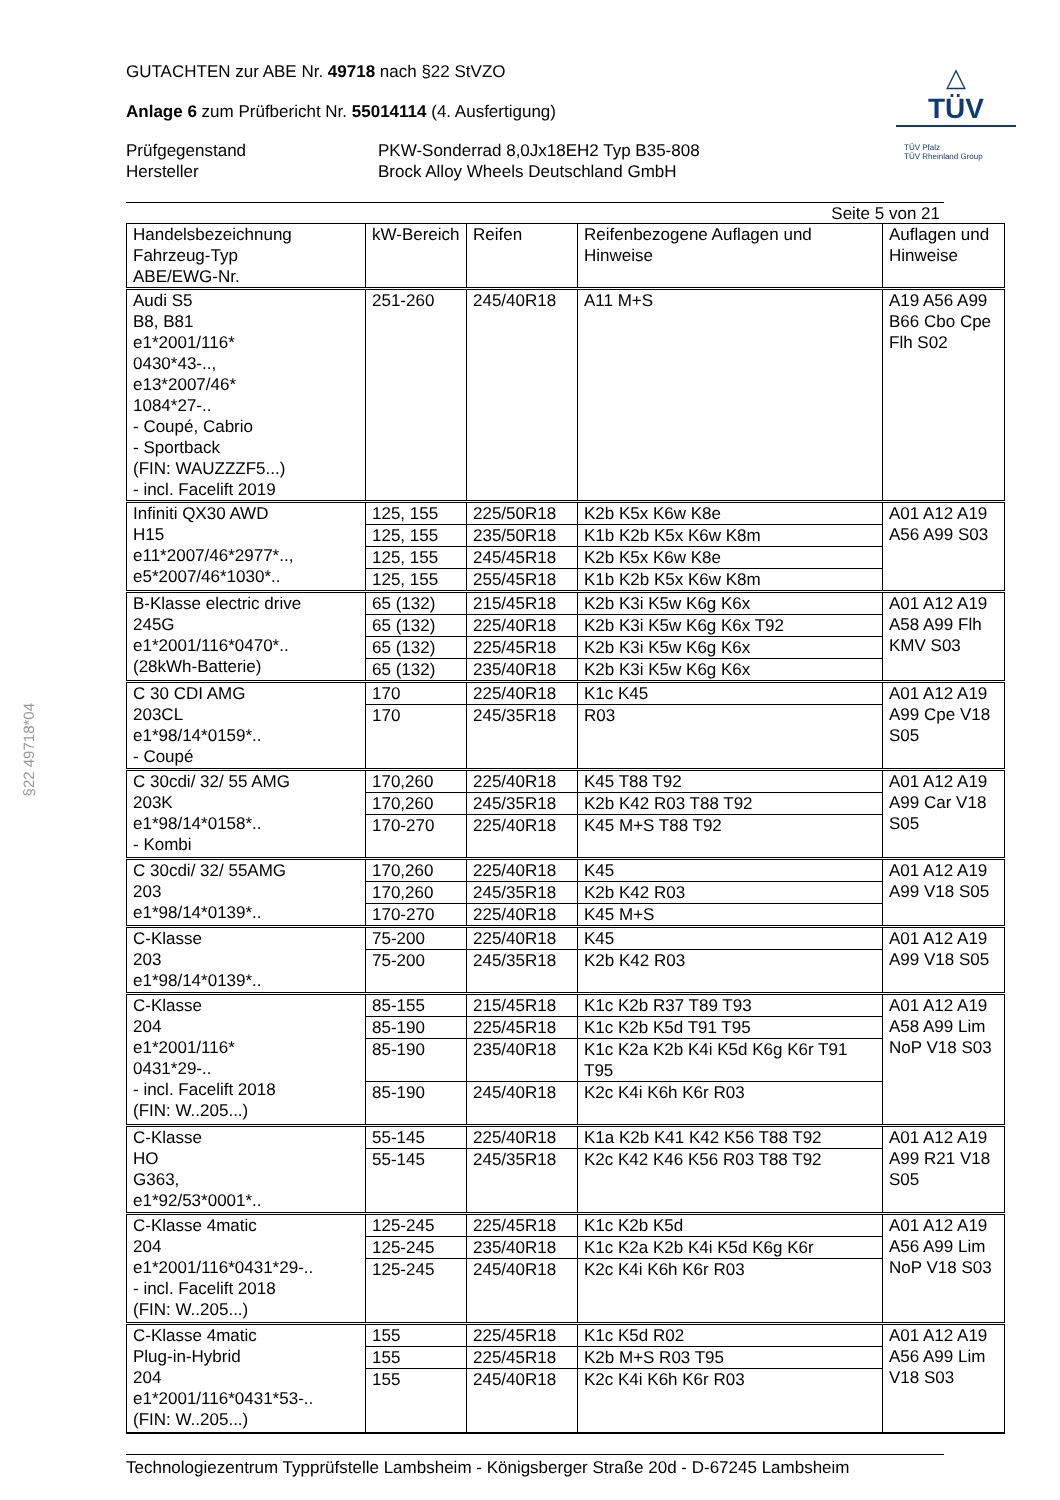§22 49718*04
GUTACHTEN zur ABE Nr. 49718 nach §22 StVZO
Anlage 6 zum Prüfbericht Nr. 55014114 (4. Ausfertigung)
Prüfgegenstand
Hersteller
PKW-Sonderrad 8,0Jx18EH2 Typ B35-808
Brock Alloy Wheels Deutschland GmbH
△
TÜV
TÜV Pfalz
TÜV Rheinland Group
Seite 5 von 21
| Handelsbezeichnung Fahrzeug-Typ ABE/EWG-Nr. | kW-Bereich | Reifen | Reifenbezogene Auflagen und Hinweise | Auflagen und Hinweise |
| --- | --- | --- | --- | --- |
| Audi S5 B8, B81 e1*2001/116* 0430*43-.., e13*2007/46* 1084*27-.. - Coupé, Cabrio - Sportback (FIN: WAUZZZF5...) - incl. Facelift 2019 | 251-260 | 245/40R18 | A11 M+S | A19 A56 A99 B66 Cbo Cpe Flh S02 |
| Infiniti QX30 AWD H15 e11*2007/46*2977*.., e5*2007/46*1030*.. | 125, 155 | 225/50R18 | K2b K5x K6w K8e | A01 A12 A19 A56 A99 S03 |
| | 125, 155 | 235/50R18 | K1b K2b K5x K6w K8m | |
| | 125, 155 | 245/45R18 | K2b K5x K6w K8e | |
| | 125, 155 | 255/45R18 | K1b K2b K5x K6w K8m | |
| B-Klasse electric drive 245G e1*2001/116*0470*.. (28kWh-Batterie) | 65 (132) | 215/45R18 | K2b K3i K5w K6g K6x | A01 A12 A19 A58 A99 Flh KMV S03 |
| | 65 (132) | 225/40R18 | K2b K3i K5w K6g K6x T92 | |
| | 65 (132) | 225/45R18 | K2b K3i K5w K6g K6x | |
| | 65 (132) | 235/40R18 | K2b K3i K5w K6g K6x | |
| C 30 CDI AMG 203CL e1*98/14*0159*.. - Coupé | 170 | 225/40R18 | K1c K45 | A01 A12 A19 A99 Cpe V18 S05 |
| | 170 | 245/35R18 | R03 | |
| C 30cdi/ 32/ 55 AMG 203K e1*98/14*0158*.. - Kombi | 170,260 | 225/40R18 | K45 T88 T92 | A01 A12 A19 A99 Car V18 S05 |
| | 170,260 | 245/35R18 | K2b K42 R03 T88 T92 | |
| | 170-270 | 225/40R18 | K45 M+S T88 T92 | |
| C 30cdi/ 32/ 55AMG 203 e1*98/14*0139*.. | 170,260 | 225/40R18 | K45 | A01 A12 A19 A99 V18 S05 |
| | 170,260 | 245/35R18 | K2b K42 R03 | |
| | 170-270 | 225/40R18 | K45 M+S | |
| C-Klasse 203 e1*98/14*0139*.. | 75-200 | 225/40R18 | K45 | A01 A12 A19 A99 V18 S05 |
| | 75-200 | 245/35R18 | K2b K42 R03 | |
| C-Klasse 204 e1*2001/116* 0431*29-.. - incl. Facelift 2018 (FIN: W..205...) | 85-155 | 215/45R18 | K1c K2b R37 T89 T93 | A01 A12 A19 A58 A99 Lim NoP V18 S03 |
| | 85-190 | 225/45R18 | K1c K2b K5d T91 T95 | |
| | 85-190 | 235/40R18 | K1c K2a K2b K4i K5d K6g K6r T91 T95 | |
| | 85-190 | 245/40R18 | K2c K4i K6h K6r R03 | |
| C-Klasse HO G363, e1*92/53*0001*.. | 55-145 | 225/40R18 | K1a K2b K41 K42 K56 T88 T92 | A01 A12 A19 A99 R21 V18 S05 |
| | 55-145 | 245/35R18 | K2c K42 K46 K56 R03 T88 T92 | |
| C-Klasse 4matic 204 e1*2001/116*0431*29-.. - incl. Facelift 2018 (FIN: W..205...) | 125-245 | 225/45R18 | K1c K2b K5d | A01 A12 A19 A56 A99 Lim NoP V18 S03 |
| | 125-245 | 235/40R18 | K1c K2a K2b K4i K5d K6g K6r | |
| | 125-245 | 245/40R18 | K2c K4i K6h K6r R03 | |
| C-Klasse 4matic Plug-in-Hybrid 204 e1*2001/116*0431*53-.. (FIN: W..205...) | 155 | 225/45R18 | K1c K5d R02 | A01 A12 A19 A56 A99 Lim V18 S03 |
| | 155 | 225/45R18 | K2b M+S R03 T95 | |
| | 155 | 245/40R18 | K2c K4i K6h K6r R03 | |
Technologiezentrum Typprüfstelle Lambsheim - Königsberger Straße 20d - D-67245 Lambsheim